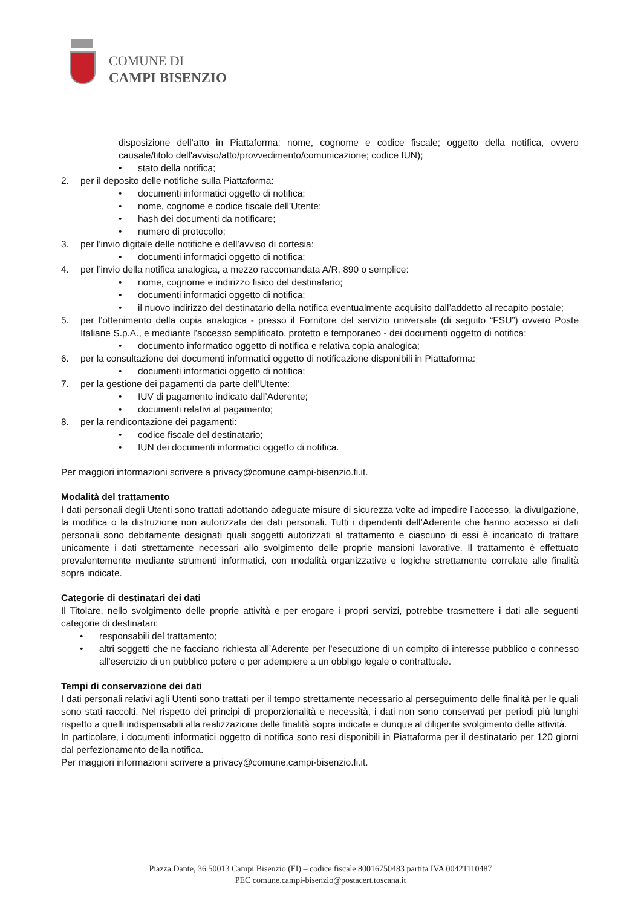COMUNE DI
CAMPI BISENZIO
disposizione dell’atto in Piattaforma; nome, cognome e codice fiscale; oggetto della notifica, ovvero causale/titolo dell'avviso/atto/provvedimento/comunicazione; codice IUN);
• stato della notifica;
2. per il deposito delle notifiche sulla Piattaforma:
• documenti informatici oggetto di notifica;
• nome, cognome e codice fiscale dell’Utente;
• hash dei documenti da notificare;
• numero di protocollo;
3. per l’invio digitale delle notifiche e dell’avviso di cortesia:
• documenti informatici oggetto di notifica;
4. per l’invio della notifica analogica, a mezzo raccomandata A/R, 890 o semplice:
• nome, cognome e indirizzo fisico del destinatario;
• documenti informatici oggetto di notifica;
• il nuovo indirizzo del destinatario della notifica eventualmente acquisito dall’addetto al recapito postale;
5. per l’ottenimento della copia analogica - presso il Fornitore del servizio universale (di seguito “FSU”) ovvero Poste Italiane S.p.A., e mediante l’accesso semplificato, protetto e temporaneo - dei documenti oggetto di notifica:
• documento informatico oggetto di notifica e relativa copia analogica;
6. per la consultazione dei documenti informatici oggetto di notificazione disponibili in Piattaforma:
• documenti informatici oggetto di notifica;
7. per la gestione dei pagamenti da parte dell’Utente:
• IUV di pagamento indicato dall’Aderente;
• documenti relativi al pagamento;
8. per la rendicontazione dei pagamenti:
• codice fiscale del destinatario;
• IUN dei documenti informatici oggetto di notifica.
Per maggiori informazioni scrivere a privacy@comune.campi-bisenzio.fi.it.
Modalità del trattamento
I dati personali degli Utenti sono trattati adottando adeguate misure di sicurezza volte ad impedire l’accesso, la divulgazione, la modifica o la distruzione non autorizzata dei dati personali. Tutti i dipendenti dell’Aderente che hanno accesso ai dati personali sono debitamente designati quali soggetti autorizzati al trattamento e ciascuno di essi è incaricato di trattare unicamente i dati strettamente necessari allo svolgimento delle proprie mansioni lavorative. Il trattamento è effettuato prevalentemente mediante strumenti informatici, con modalità organizzative e logiche strettamente correlate alle finalità sopra indicate.
Categorie di destinatari dei dati
Il Titolare, nello svolgimento delle proprie attività e per erogare i propri servizi, potrebbe trasmettere i dati alle seguenti categorie di destinatari:
• responsabili del trattamento;
• altri soggetti che ne facciano richiesta all’Aderente per l'esecuzione di un compito di interesse pubblico o connesso all'esercizio di un pubblico potere o per adempiere a un obbligo legale o contrattuale.
Tempi di conservazione dei dati
I dati personali relativi agli Utenti sono trattati per il tempo strettamente necessario al perseguimento delle finalità per le quali sono stati raccolti. Nel rispetto dei principi di proporzionalità e necessità, i dati non sono conservati per periodi più lunghi rispetto a quelli indispensabili alla realizzazione delle finalità sopra indicate e dunque al diligente svolgimento delle attività.
In particolare, i documenti informatici oggetto di notifica sono resi disponibili in Piattaforma per il destinatario per 120 giorni dal perfezionamento della notifica.
Per maggiori informazioni scrivere a privacy@comune.campi-bisenzio.fi.it.
Piazza Dante, 36 50013 Campi Bisenzio (FI) – codice fiscale 80016750483 partita IVA 00421110487
PEC comune.campi-bisenzio@postacert.toscana.it